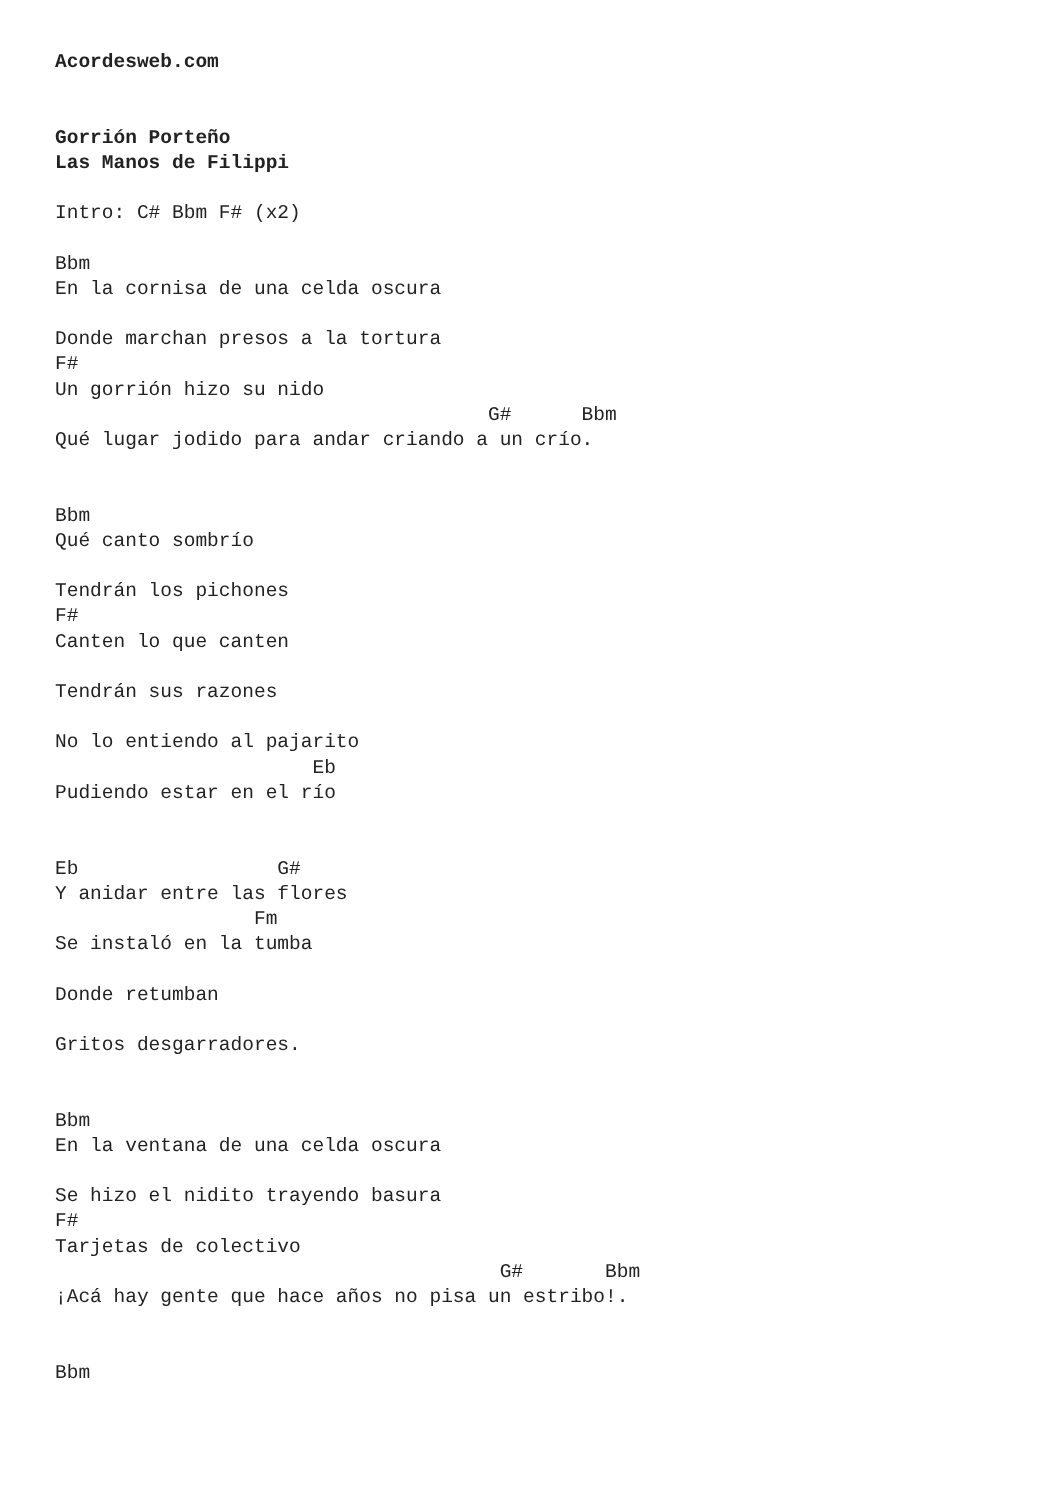Acordesweb.com


Gorrión Porteño
Las Manos de Filippi

Intro: C# Bbm F# (x2)

Bbm
En la cornisa de una celda oscura

Donde marchan presos a la tortura
F#
Un gorrión hizo su nido
                                     G#      Bbm
Qué lugar jodido para andar criando a un crío.


Bbm
Qué canto sombrío

Tendrán los pichones
F#
Canten lo que canten

Tendrán sus razones

No lo entiendo al pajarito
                      Eb
Pudiendo estar en el río


Eb                 G#
Y anidar entre las flores
                 Fm
Se instaló en la tumba

Donde retumban

Gritos desgarradores.


Bbm
En la ventana de una celda oscura

Se hizo el nidito trayendo basura
F#
Tarjetas de colectivo
                                      G#       Bbm
¡Acá hay gente que hace años no pisa un estribo!.


Bbm